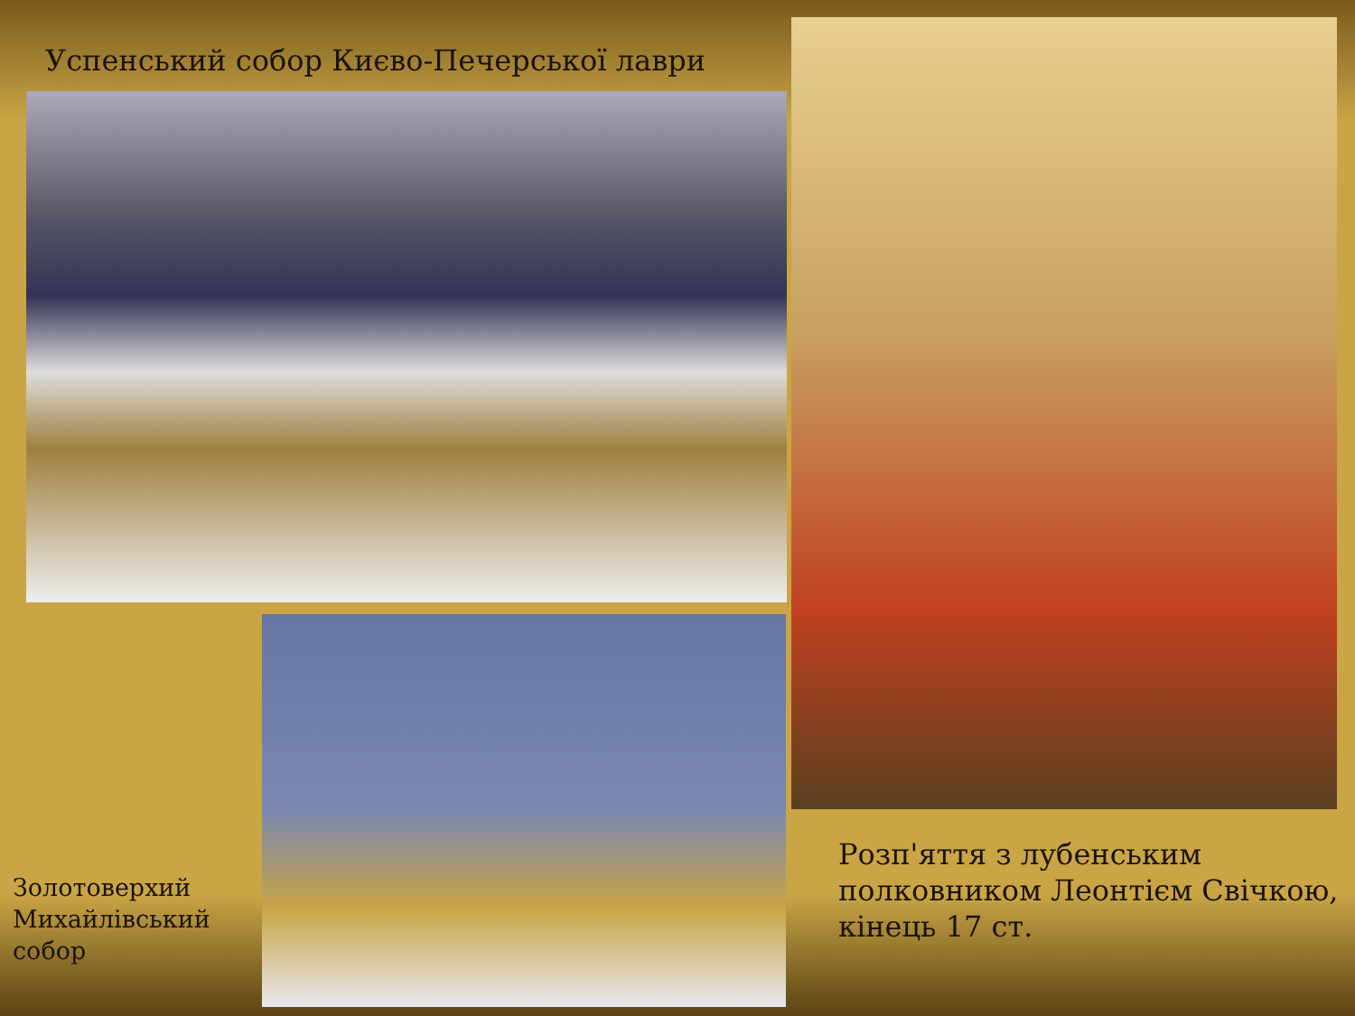Успенський собор Києво-Печерської лаври
Золотоверхий
Михайлівський
собор
Розп'яття з лубенським
полковником Леонтієм Свічкою,
кінець 17 ст.